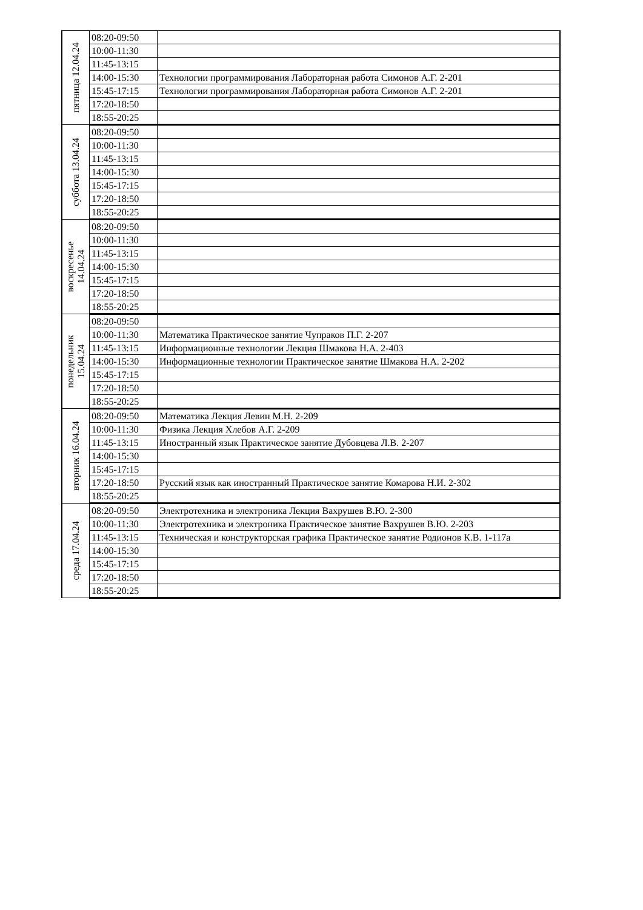| пятница 12.04.24 | 08:20-09:50 | |
| | 10:00-11:30 | |
| | 11:45-13:15 | |
| | 14:00-15:30 | Технологии программирования Лабораторная работа Симонов А.Г. 2-201 |
| | 15:45-17:15 | Технологии программирования Лабораторная работа Симонов А.Г. 2-201 |
| | 17:20-18:50 | |
| | 18:55-20:25 | |
| суббота 13.04.24 | 08:20-09:50 | |
| | 10:00-11:30 | |
| | 11:45-13:15 | |
| | 14:00-15:30 | |
| | 15:45-17:15 | |
| | 17:20-18:50 | |
| | 18:55-20:25 | |
| воскресенье 14.04.24 | 08:20-09:50 | |
| | 10:00-11:30 | |
| | 11:45-13:15 | |
| | 14:00-15:30 | |
| | 15:45-17:15 | |
| | 17:20-18:50 | |
| | 18:55-20:25 | |
| понедельник 15.04.24 | 08:20-09:50 | |
| | 10:00-11:30 | Математика Практическое занятие Чупраков П.Г. 2-207 |
| | 11:45-13:15 | Информационные технологии Лекция Шмакова Н.А. 2-403 |
| | 14:00-15:30 | Информационные технологии Практическое занятие Шмакова Н.А. 2-202 |
| | 15:45-17:15 | |
| | 17:20-18:50 | |
| | 18:55-20:25 | |
| вторник 16.04.24 | 08:20-09:50 | Математика Лекция Левин М.Н. 2-209 |
| | 10:00-11:30 | Физика Лекция Хлебов А.Г. 2-209 |
| | 11:45-13:15 | Иностранный язык Практическое занятие Дубовцева Л.В. 2-207 |
| | 14:00-15:30 | |
| | 15:45-17:15 | |
| | 17:20-18:50 | Русский язык как иностранный Практическое занятие Комарова Н.И. 2-302 |
| | 18:55-20:25 | |
| среда 17.04.24 | 08:20-09:50 | Электротехника и электроника Лекция Вахрушев В.Ю. 2-300 |
| | 10:00-11:30 | Электротехника и электроника Практическое занятие Вахрушев В.Ю. 2-203 |
| | 11:45-13:15 | Техническая и конструкторская графика Практическое занятие Родионов К.В. 1-117а |
| | 14:00-15:30 | |
| | 15:45-17:15 | |
| | 17:20-18:50 | |
| | 18:55-20:25 | |